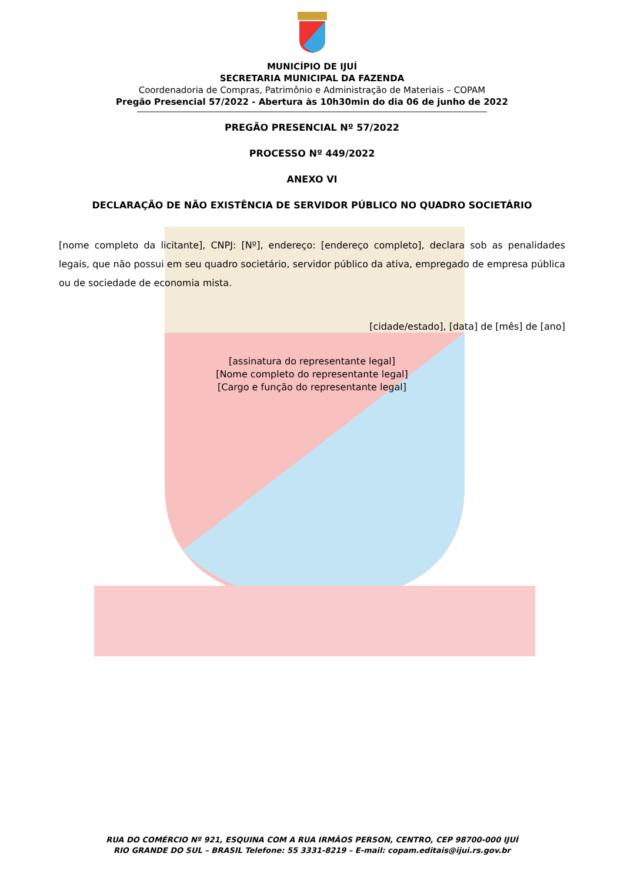MUNICÍPIO DE IJUÍ
SECRETARIA MUNICIPAL DA FAZENDA
Coordenadoria de Compras, Patrimônio e Administração de Materiais – COPAM
Pregão Presencial 57/2022 - Abertura às 10h30min do dia 06 de junho de 2022
PREGÃO PRESENCIAL Nº 57/2022
PROCESSO Nº 449/2022
ANEXO VI
DECLARAÇÃO DE NÃO EXISTÊNCIA DE SERVIDOR PÚBLICO NO QUADRO SOCIETÁRIO
[nome completo da licitante], CNPJ: [Nº], endereço: [endereço completo], declara sob as penalidades legais, que não possui em seu quadro societário, servidor público da ativa, empregado de empresa pública ou de sociedade de economia mista.
[cidade/estado], [data] de [mês] de [ano]
[assinatura do representante legal]
[Nome completo do representante legal]
[Cargo e função do representante legal]
RUA DO COMÉRCIO Nº 921, ESQUINA COM A RUA IRMÃOS PERSON, CENTRO, CEP 98700-000 IJUÍ
RIO GRANDE DO SUL – BRASIL Telefone: 55 3331-8219 – E-mail: copam.editais@ijui.rs.gov.br